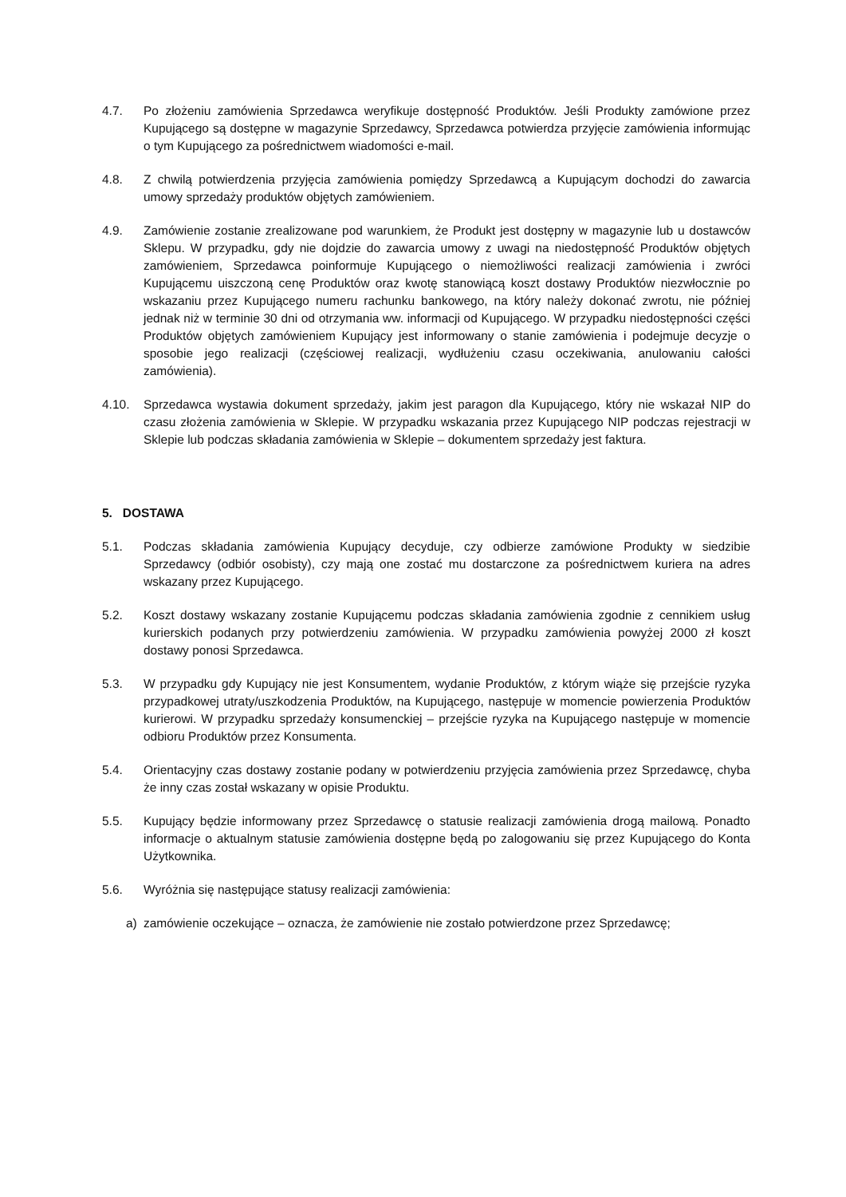4.7. Po złożeniu zamówienia Sprzedawca weryfikuje dostępność Produktów. Jeśli Produkty zamówione przez Kupującego są dostępne w magazynie Sprzedawcy, Sprzedawca potwierdza przyjęcie zamówienia informując o tym Kupującego za pośrednictwem wiadomości e-mail.
4.8. Z chwilą potwierdzenia przyjęcia zamówienia pomiędzy Sprzedawcą a Kupującym dochodzi do zawarcia umowy sprzedaży produktów objętych zamówieniem.
4.9. Zamówienie zostanie zrealizowane pod warunkiem, że Produkt jest dostępny w magazynie lub u dostawców Sklepu. W przypadku, gdy nie dojdzie do zawarcia umowy z uwagi na niedostępność Produktów objętych zamówieniem, Sprzedawca poinformuje Kupującego o niemożliwości realizacji zamówienia i zwróci Kupującemu uiszczoną cenę Produktów oraz kwotę stanowiącą koszt dostawy Produktów niezwłocznie po wskazaniu przez Kupującego numeru rachunku bankowego, na który należy dokonać zwrotu, nie później jednak niż w terminie 30 dni od otrzymania ww. informacji od Kupującego. W przypadku niedostępności części Produktów objętych zamówieniem Kupujący jest informowany o stanie zamówienia i podejmuje decyzje o sposobie jego realizacji (częściowej realizacji, wydłużeniu czasu oczekiwania, anulowaniu całości zamówienia).
4.10. Sprzedawca wystawia dokument sprzedaży, jakim jest paragon dla Kupującego, który nie wskazał NIP do czasu złożenia zamówienia w Sklepie. W przypadku wskazania przez Kupującego NIP podczas rejestracji w Sklepie lub podczas składania zamówienia w Sklepie – dokumentem sprzedaży jest faktura.
5. DOSTAWA
5.1. Podczas składania zamówienia Kupujący decyduje, czy odbierze zamówione Produkty w siedzibie Sprzedawcy (odbiór osobisty), czy mają one zostać mu dostarczone za pośrednictwem kuriera na adres wskazany przez Kupującego.
5.2. Koszt dostawy wskazany zostanie Kupującemu podczas składania zamówienia zgodnie z cennikiem usług kurierskich podanych przy potwierdzeniu zamówienia. W przypadku zamówienia powyżej 2000 zł koszt dostawy ponosi Sprzedawca.
5.3. W przypadku gdy Kupujący nie jest Konsumentem, wydanie Produktów, z którym wiąże się przejście ryzyka przypadkowej utraty/uszkodzenia Produktów, na Kupującego, następuje w momencie powierzenia Produktów kurierowi. W przypadku sprzedaży konsumenckiej – przejście ryzyka na Kupującego następuje w momencie odbioru Produktów przez Konsumenta.
5.4. Orientacyjny czas dostawy zostanie podany w potwierdzeniu przyjęcia zamówienia przez Sprzedawcę, chyba że inny czas został wskazany w opisie Produktu.
5.5. Kupujący będzie informowany przez Sprzedawcę o statusie realizacji zamówienia drogą mailową. Ponadto informacje o aktualnym statusie zamówienia dostępne będą po zalogowaniu się przez Kupującego do Konta Użytkownika.
5.6. Wyróżnia się następujące statusy realizacji zamówienia:
a) zamówienie oczekujące – oznacza, że zamówienie nie zostało potwierdzone przez Sprzedawcę;